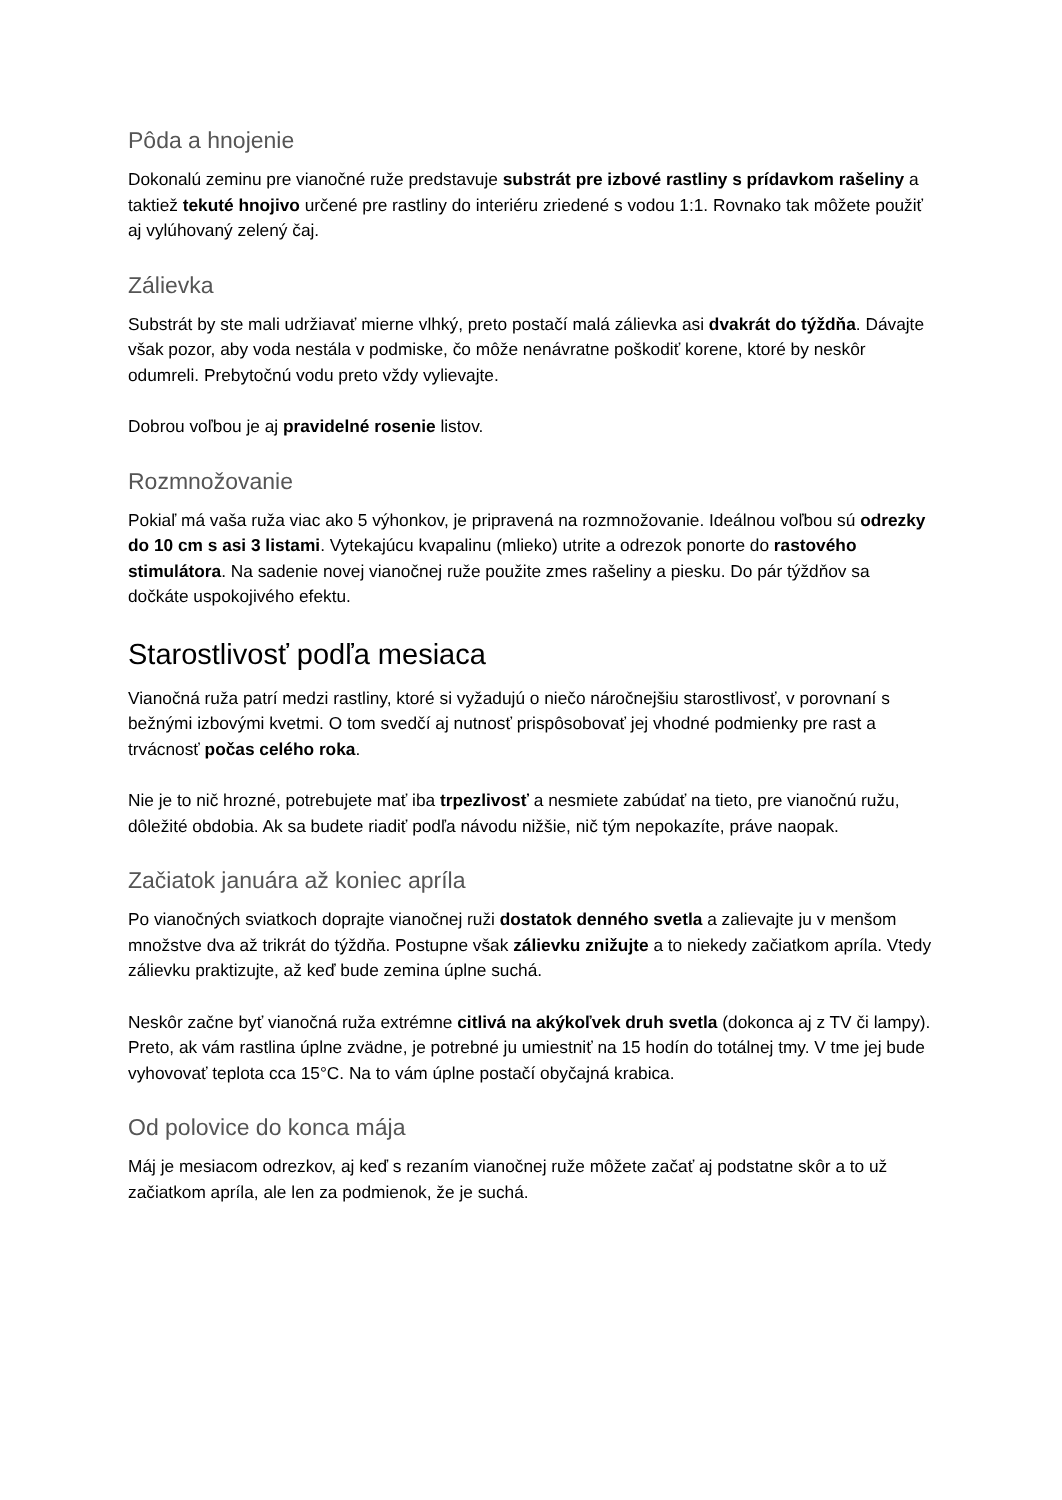Pôda a hnojenie
Dokonalú zeminu pre vianočné ruže predstavuje substrát pre izbové rastliny s prídavkom rašeliny a taktiež tekuté hnojivo určené pre rastliny do interiéru zriedené s vodou 1:1. Rovnako tak môžete použiť aj vylúhovaný zelený čaj.
Zálievka
Substrát by ste mali udržiavať mierne vlhký, preto postačí malá zálievka asi dvakrát do týždňa. Dávajte však pozor, aby voda nestála v podmiske, čo môže nenávratne poškodiť korene, ktoré by neskôr odumreli. Prebytočnú vodu preto vždy vylievajte.
Dobrou voľbou je aj pravidelné rosenie listov.
Rozmnožovanie
Pokiaľ má vaša ruža viac ako 5 výhonkov, je pripravená na rozmnožovanie. Ideálnou voľbou sú odrezky do 10 cm s asi 3 listami. Vytekajúcu kvapalinu (mlieko) utrite a odrezok ponorte do rastového stimulátora. Na sadenie novej vianočnej ruže použite zmes rašeliny a piesku. Do pár týždňov sa dočkáte uspokojivého efektu.
Starostlivosť podľa mesiaca
Vianočná ruža patrí medzi rastliny, ktoré si vyžadujú o niečo náročnejšiu starostlivosť, v porovnaní s bežnými izbovými kvetmi. O tom svedčí aj nutnosť prispôsobovať jej vhodné podmienky pre rast a trvácnosť počas celého roka.
Nie je to nič hrozné, potrebujete mať iba trpezlivosť a nesmiete zabúdať na tieto, pre vianočnú ružu, dôležité obdobia. Ak sa budete riadiť podľa návodu nižšie, nič tým nepokazíte, práve naopak.
Začiatok januára až koniec apríla
Po vianočných sviatkoch doprajte vianočnej ruži dostatok denného svetla a zalievajte ju v menšom množstve dva až trikrát do týždňa. Postupne však zálievku znižujte a to niekedy začiatkom apríla. Vtedy zálievku praktizujte, až keď bude zemina úplne suchá.
Neskôr začne byť vianočná ruža extrémne citlivá na akýkoľvek druh svetla (dokonca aj z TV či lampy). Preto, ak vám rastlina úplne zvädne, je potrebné ju umiestniť na 15 hodín do totálnej tmy. V tme jej bude vyhovovať teplota cca 15°C. Na to vám úplne postačí obyčajná krabica.
Od polovice do konca mája
Máj je mesiacom odrezkov, aj keď s rezaním vianočnej ruže môžete začať aj podstatne skôr a to už začiatkom apríla, ale len za podmienok, že je suchá.